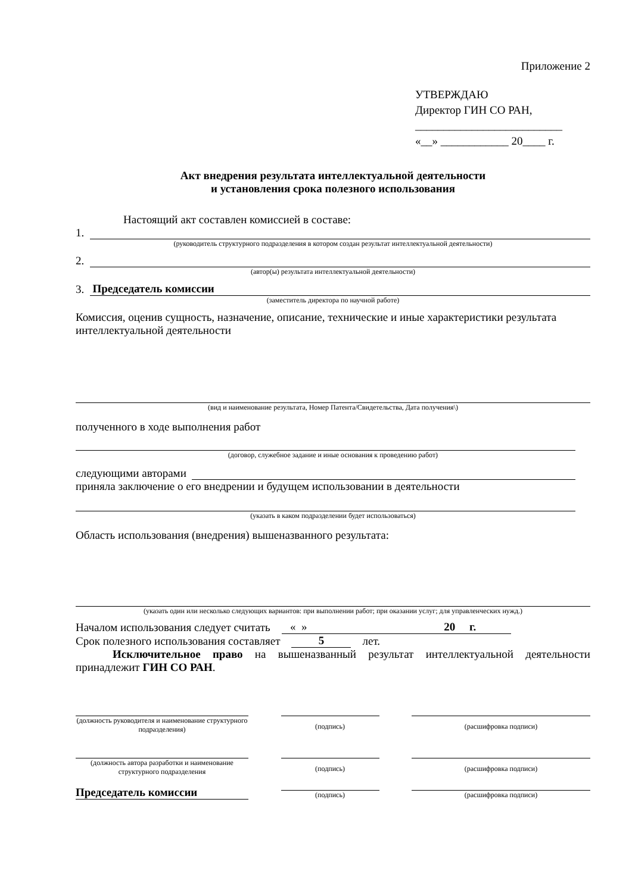Приложение 2
УТВЕРЖДАЮ
Директор ГИН СО РАН,
__________________________
«__» ____________ 20____ г.
Акт внедрения результата интеллектуальной деятельности
и установления срока полезного использования
Настоящий акт составлен комиссией в составе:
1.
(руководитель структурного подразделения в котором создан результат интеллектуальной деятельности)
2.
(автор(ы) результата интеллектуальной деятельности)
3.
Председатель комиссии
(заместитель директора по научной работе)
Комиссия, оценив сущность, назначение, описание, технические и иные характеристики результата интеллектуальной деятельности
(вид и наименование результата, Номер Патента/Свидетельства, Дата получения\)
полученного в ходе выполнения работ
(договор, служебное задание и иные основания к проведению работ)
следующими авторами
приняла заключение о его внедрении и будущем использовании в деятельности
(указать в каком подразделении будет использоваться)
Область использования (внедрения) вышеназванного результата:
(указать один или несколько следующих вариантов: при выполнении работ; при оказании услуг; для управленческих нужд.)
Началом использования следует считать
« » 20 г.
Срок полезного использования составляет
5
лет.
Исключительное право на вышеназванный результат интеллектуальной деятельности принадлежит ГИН СО РАН.
(должность руководителя и наименование структурного подразделения)
(подпись) (расшифровка подписи)
(должность автора разработки и наименование структурного подразделения
(подпись) (расшифровка подписи)
Председатель комиссии
(подпись)
(расшифровка подписи)